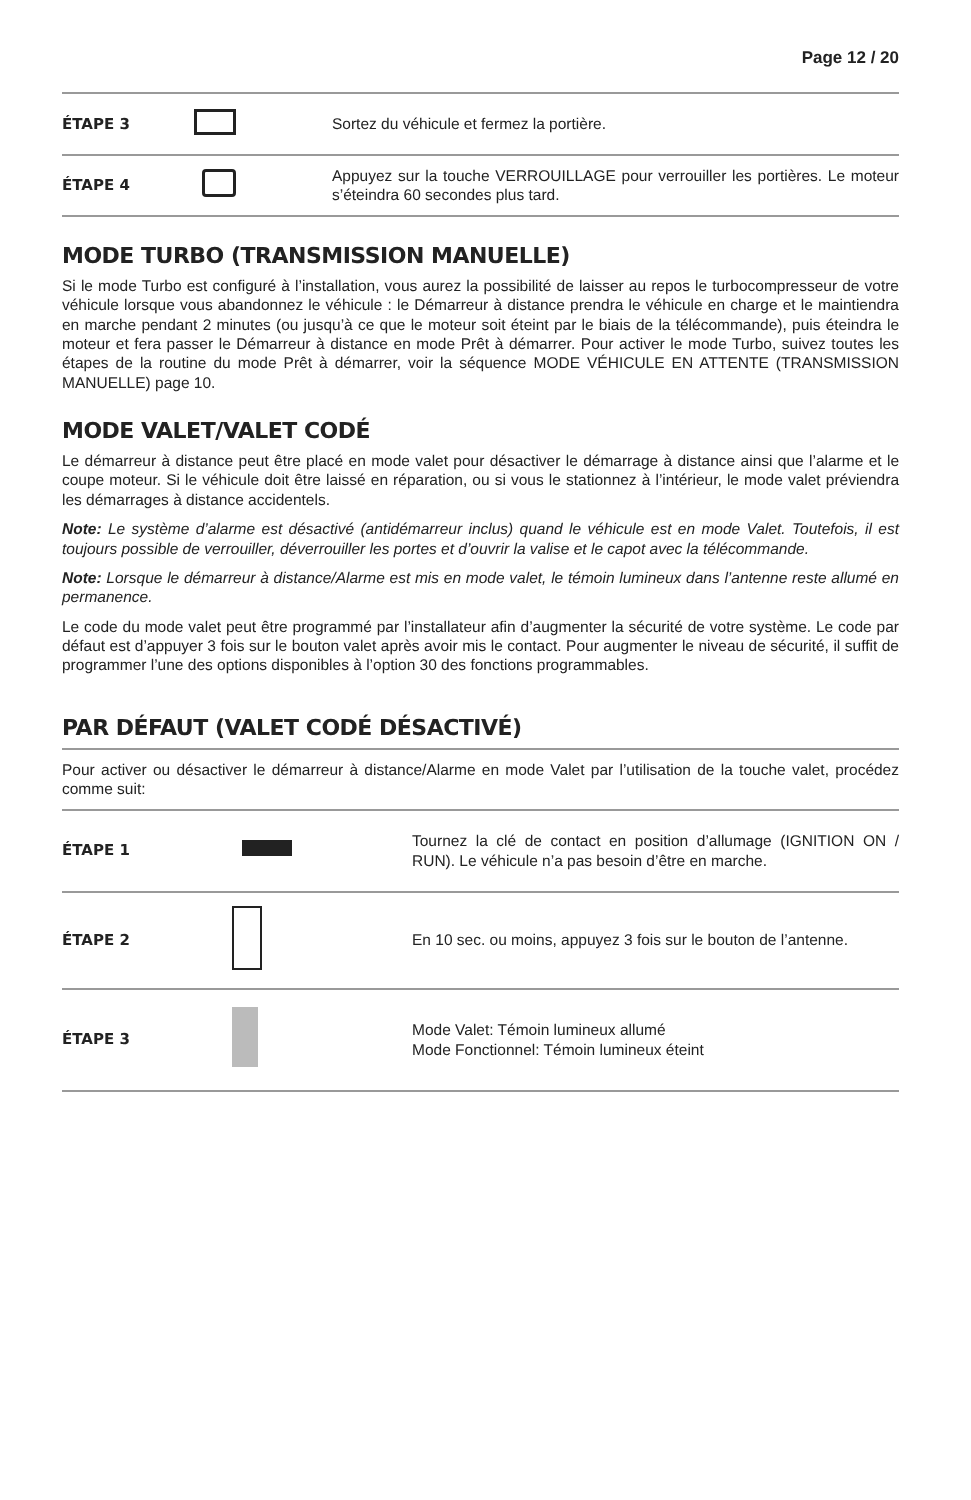Page 12 / 20
| ÉTAPE 3 | | Sortez du véhicule et fermez la portière. |
| ÉTAPE 4 | | Appuyez sur la touche VERROUILLAGE pour verrouiller les portières. Le moteur s’éteindra 60 secondes plus tard. |
MODE TURBO (TRANSMISSION MANUELLE)
Si le mode Turbo est configuré à l’installation, vous aurez la possibilité de laisser au repos le turbocompresseur de votre véhicule lorsque vous abandonnez le véhicule : le Démarreur à distance prendra le véhicule en charge et le maintiendra en marche pendant 2 minutes (ou jusqu’à ce que le moteur soit éteint par le biais de la télécommande), puis éteindra le moteur et fera passer le Démarreur à distance en mode Prêt à démarrer. Pour activer le mode Turbo, suivez toutes les étapes de la routine du mode Prêt à démarrer, voir la séquence MODE VÉHICULE EN ATTENTE (TRANSMISSION MANUELLE) page 10.
MODE VALET/VALET CODÉ
Le démarreur à distance peut être placé en mode valet pour désactiver le démarrage à distance ainsi que l’alarme et le coupe moteur. Si le véhicule doit être laissé en réparation, ou si vous le stationnez à l’intérieur, le mode valet préviendra les démarrages à distance accidentels.
Note: Le système d’alarme est désactivé (antidémarreur inclus) quand le véhicule est en mode Valet. Toutefois, il est toujours possible de verrouiller, déverrouiller les portes et d’ouvrir la valise et le capot avec la télécommande.
Note: Lorsque le démarreur à distance/Alarme est mis en mode valet, le témoin lumineux dans l’antenne reste allumé en permanence.
Le code du mode valet peut être programmé par l’installateur afin d’augmenter la sécurité de votre système. Le code par défaut est d’appuyer 3 fois sur le bouton valet après avoir mis le contact. Pour augmenter le niveau de sécurité, il suffit de programmer l’une des options disponibles à l’option 30 des fonctions programmables.
PAR DÉFAUT (VALET CODÉ DÉSACTIVÉ)
| Pour activer ou désactiver le démarreur à distance/Alarme en mode Valet par l’utilisation de la touche valet, procédez comme suit: | | |
| ÉTAPE 1 | | Tournez la clé de contact en position d’allumage (IGNITION ON / RUN). Le véhicule n’a pas besoin d’être en marche. |
| ÉTAPE 2 | | En 10 sec. ou moins, appuyez 3 fois sur le bouton de l’antenne. |
| ÉTAPE 3 | | Mode Valet: Témoin lumineux allumé Mode Fonctionnel: Témoin lumineux éteint |